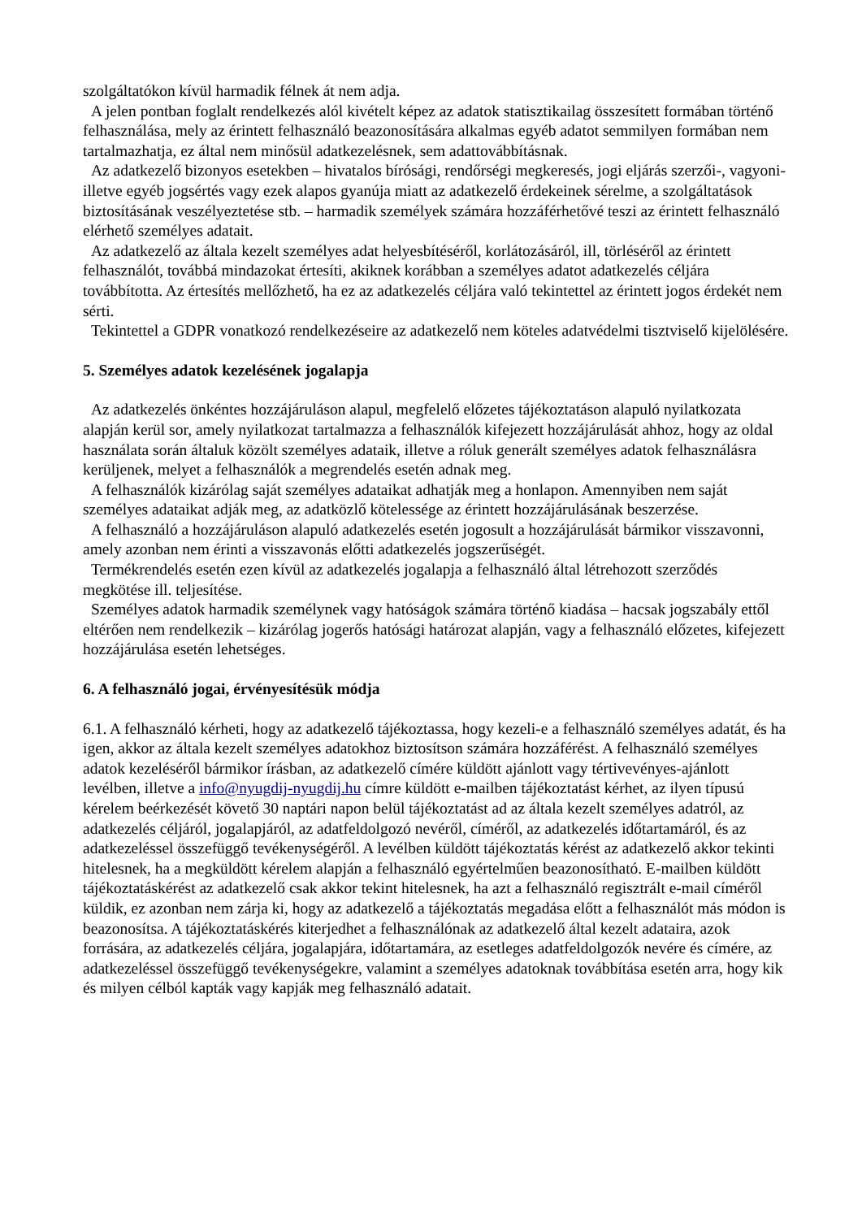szolgáltatókon kívül harmadik félnek át nem adja.
A jelen pontban foglalt rendelkezés alól kivételt képez az adatok statisztikailag összesített formában történő felhasználása, mely az érintett felhasználó beazonosítására alkalmas egyéb adatot semmilyen formában nem tartalmazhatja, ez által nem minősül adatkezelésnek, sem adattovábbításnak.
Az adatkezelő bizonyos esetekben – hivatalos bírósági, rendőrségi megkeresés, jogi eljárás szerzői-, vagyoni- illetve egyéb jogsértés vagy ezek alapos gyanúja miatt az adatkezelő érdekeinek sérelme, a szolgáltatások biztosításának veszélyeztetése stb. – harmadik személyek számára hozzáférhetővé teszi az érintett felhasználó elérhető személyes adatait.
Az adatkezelő az általa kezelt személyes adat helyesbítéséről, korlátozásáról, ill, törléséről az érintett felhasználót, továbbá mindazokat értesíti, akiknek korábban a személyes adatot adatkezelés céljára továbbította. Az értesítés mellőzhető, ha ez az adatkezelés céljára való tekintettel az érintett jogos érdekét nem sérti.
Tekintettel a GDPR vonatkozó rendelkezéseire az adatkezelő nem köteles adatvédelmi tisztviselő kijelölésére.
5. Személyes adatok kezelésének jogalapja
Az adatkezelés önkéntes hozzájáruláson alapul, megfelelő előzetes tájékoztatáson alapuló nyilatkozata alapján kerül sor, amely nyilatkozat tartalmazza a felhasználók kifejezett hozzájárulását ahhoz, hogy az oldal használata során általuk közölt személyes adataik, illetve a róluk generált személyes adatok felhasználásra kerüljenek, melyet a felhasználók a megrendelés esetén adnak meg.
A felhasználók kizárólag saját személyes adataikat adhatják meg a honlapon. Amennyiben nem saját személyes adataikat adják meg, az adatközlő kötelessége az érintett hozzájárulásának beszerzése.
A felhasználó a hozzájáruláson alapuló adatkezelés esetén jogosult a hozzájárulását bármikor visszavonni, amely azonban nem érinti a visszavonás előtti adatkezelés jogszerűségét.
Termékrendelés esetén ezen kívül az adatkezelés jogalapja a felhasználó által létrehozott szerződés megkötése ill. teljesítése.
Személyes adatok harmadik személynek vagy hatóságok számára történő kiadása – hacsak jogszabály ettől eltérően nem rendelkezik – kizárólag jogerős hatósági határozat alapján, vagy a felhasználó előzetes, kifejezett hozzájárulása esetén lehetséges.
6. A felhasználó jogai, érvényesítésük módja
6.1. A felhasználó kérheti, hogy az adatkezelő tájékoztassa, hogy kezeli-e a felhasználó személyes adatát, és ha igen, akkor az általa kezelt személyes adatokhoz biztosítson számára hozzáférést. A felhasználó személyes adatok kezeléséről bármikor írásban, az adatkezelő címére küldött ajánlott vagy tértivevényes-ajánlott levélben, illetve a info@nyugdij-nyugdij.hu címre küldött e-mailben tájékoztatást kérhet, az ilyen típusú kérelem beérkezését követő 30 naptári napon belül tájékoztatást ad az általa kezelt személyes adatról, az adatkezelés céljáról, jogalapjáról, az adatfeldolgozó nevéről, címéről, az adatkezelés időtartamáról, és az adatkezeléssel összefüggő tevékenységéről. A levélben küldött tájékoztatás kérést az adatkezelő akkor tekinti hitelesnek, ha a megküldött kérelem alapján a felhasználó egyértelműen beazonosítható. E-mailben küldött tájékoztatáskérést az adatkezelő csak akkor tekint hitelesnek, ha azt a felhasználó regisztrált e-mail címéről küldik, ez azonban nem zárja ki, hogy az adatkezelő a tájékoztatás megadása előtt a felhasználót más módon is beazonosítsa. A tájékoztatáskérés kiterjedhet a felhasználónak az adatkezelő által kezelt adataira, azok forrására, az adatkezelés céljára, jogalapjára, időtartamára, az esetleges adatfeldolgozók nevére és címére, az adatkezeléssel összefüggő tevékenységekre, valamint a személyes adatoknak továbbítása esetén arra, hogy kik és milyen célból kapták vagy kapják meg felhasználó adatait.